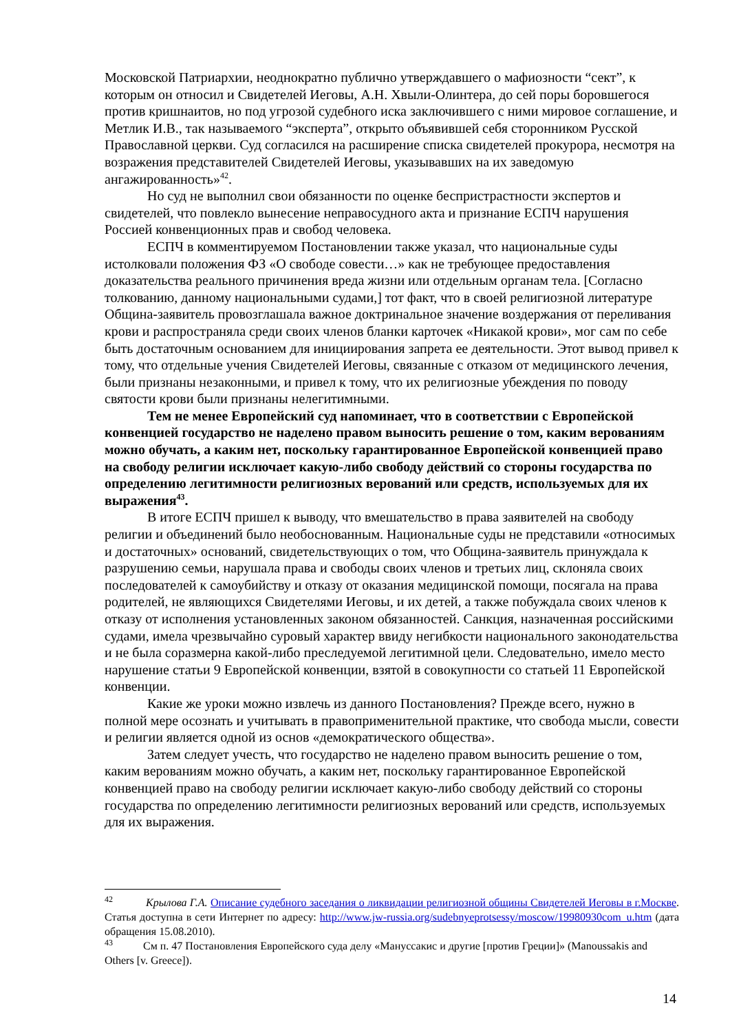Московской Патриархии, неоднократно публично утверждавшего о мафиозности “сект”, к которым он относил и Свидетелей Иеговы, А.Н. Хвыли-Олинтера, до сей поры боровшегося против кришнаитов, но под угрозой судебного иска заключившего с ними мировое соглашение, и Метлик И.В., так называемого “эксперта”, открыто объявившей себя сторонником Русской Православной церкви. Суд согласился на расширение списка свидетелей прокурора, несмотря на возражения представителей Свидетелей Иеговы, указывавших на их заведомую ангажированность»<sup>42</sup>.
Но суд не выполнил свои обязанности по оценке беспристрастности экспертов и свидетелей, что повлекло вынесение неправосудного акта и признание ЕСПЧ нарушения Россией конвенционных прав и свобод человека.
ЕСПЧ в комментируемом Постановлении также указал, что национальные суды истолковали положения ФЗ «О свободе совести…» как не требующее предоставления доказательства реального причинения вреда жизни или отдельным органам тела. [Согласно толкованию, данному национальными судами,] тот факт, что в своей религиозной литературе Община-заявитель провозглашала важное доктринальное значение воздержания от переливания крови и распространяла среди своих членов бланки карточек «Никакой крови», мог сам по себе быть достаточным основанием для инициирования запрета ее деятельности. Этот вывод привел к тому, что отдельные учения Свидетелей Иеговы, связанные с отказом от медицинского лечения, были признаны незаконными, и привел к тому, что их религиозные убеждения по поводу святости крови были признаны нелегитимными.
Тем не менее Европейский суд напоминает, что в соответствии с Европейской конвенцией государство не наделено правом выносить решение о том, каким верованиям можно обучать, а каким нет, поскольку гарантированное Европейской конвенцией право на свободу религии исключает какую-либо свободу действий со стороны государства по определению легитимности религиозных верований или средств, используемых для их выражения<sup>43</sup>.
В итоге ЕСПЧ пришел к выводу, что вмешательство в права заявителей на свободу религии и объединений было необоснованным. Национальные суды не представили «относимых и достаточных» оснований, свидетельствующих о том, что Община-заявитель принуждала к разрушению семьи, нарушала права и свободы своих членов и третьих лиц, склоняла своих последователей к самоубийству и отказу от оказания медицинской помощи, посягала на права родителей, не являющихся Свидетелями Иеговы, и их детей, а также побуждала своих членов к отказу от исполнения установленных законом обязанностей. Санкция, назначенная российскими судами, имела чрезвычайно суровый характер ввиду негибкости национального законодательства и не была соразмерна какой-либо преследуемой легитимной цели. Следовательно, имело место нарушение статьи 9 Европейской конвенции, взятой в совокупности со статьей 11 Европейской конвенции.
Какие же уроки можно извлечь из данного Постановления? Прежде всего, нужно в полной мере осознать и учитывать в правоприменительной практике, что свобода мысли, совести и религии является одной из основ «демократического общества».
Затем следует учесть, что государство не наделено правом выносить решение о том, каким верованиям можно обучать, а каким нет, поскольку гарантированное Европейской конвенцией право на свободу религии исключает какую-либо свободу действий со стороны государства по определению легитимности религиозных верований или средств, используемых для их выражения.
<sup>42</sup> Крылова Г.А. Описание судебного заседания о ликвидации религиозной общины Свидетелей Иеговы в г.Москве. Статья доступна в сети Интернет по адресу: http://www.jw-russia.org/sudebnyeprotsessy/moscow/19980930com_u.htm (дата обращения 15.08.2010).
<sup>43</sup> См п. 47 Постановления Европейского суда делу «Мануссакис и другие [против Греции]» (Manoussakis and Others [v. Greece]).
14